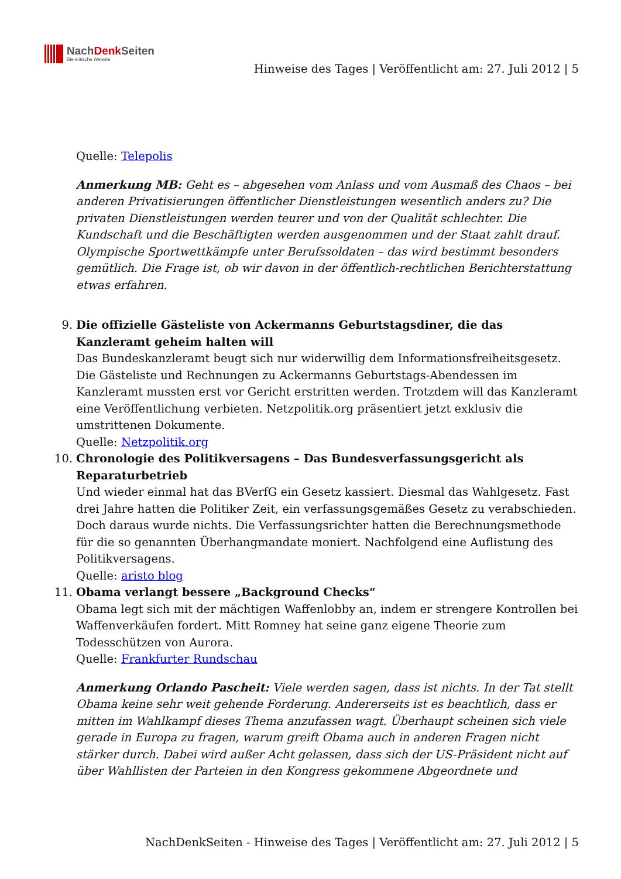NachDenk Seiten
Die kritische Website
Hinweise des Tages | Veröffentlicht am: 27. Juli 2012 | 5
Quelle: Telepolis
Anmerkung MB: Geht es – abgesehen vom Anlass und vom Ausmaß des Chaos – bei anderen Privatisierungen öffentlicher Dienstleistungen wesentlich anders zu? Die privaten Dienstleistungen werden teurer und von der Qualität schlechter. Die Kundschaft und die Beschäftigten werden ausgenommen und der Staat zahlt drauf. Olympische Sportwettkämpfe unter Berufssoldaten – das wird bestimmt besonders gemütlich. Die Frage ist, ob wir davon in der öffentlich-rechtlichen Berichterstattung etwas erfahren.
9. Die offizielle Gästeliste von Ackermanns Geburtstagsdiner, die das Kanzleramt geheim halten will
Das Bundeskanzleramt beugt sich nur widerwillig dem Informationsfreiheitsgesetz. Die Gästeliste und Rechnungen zu Ackermanns Geburtstags-Abendessen im Kanzleramt mussten erst vor Gericht erstritten werden. Trotzdem will das Kanzleramt eine Veröffentlichung verbieten. Netzpolitik.org präsentiert jetzt exklusiv die umstrittenen Dokumente.
Quelle: Netzpolitik.org
10. Chronologie des Politikversagens – Das Bundesverfassungsgericht als Reparaturbetrieb
Und wieder einmal hat das BVerfG ein Gesetz kassiert. Diesmal das Wahlgesetz. Fast drei Jahre hatten die Politiker Zeit, ein verfassungsgemäßes Gesetz zu verabschieden. Doch daraus wurde nichts. Die Verfassungsrichter hatten die Berechnungsmethode für die so genannten Überhangmandate moniert. Nachfolgend eine Auflistung des Politikversagens.
Quelle: aristo blog
11. Obama verlangt bessere „Background Checks“
Obama legt sich mit der mächtigen Waffenlobby an, indem er strengere Kontrollen bei Waffenverkäufen fordert. Mitt Romney hat seine ganz eigene Theorie zum Todesschützen von Aurora.
Quelle: Frankfurter Rundschau
Anmerkung Orlando Pascheit: Viele werden sagen, dass ist nichts. In der Tat stellt Obama keine sehr weit gehende Forderung. Andererseits ist es beachtlich, dass er mitten im Wahlkampf dieses Thema anzufassen wagt. Überhaupt scheinen sich viele gerade in Europa zu fragen, warum greift Obama auch in anderen Fragen nicht stärker durch. Dabei wird außer Acht gelassen, dass sich der US-Präsident nicht auf über Wahllisten der Parteien in den Kongress gekommene Abgeordnete und
NachDenkSeiten - Hinweise des Tages | Veröffentlicht am: 27. Juli 2012 | 5